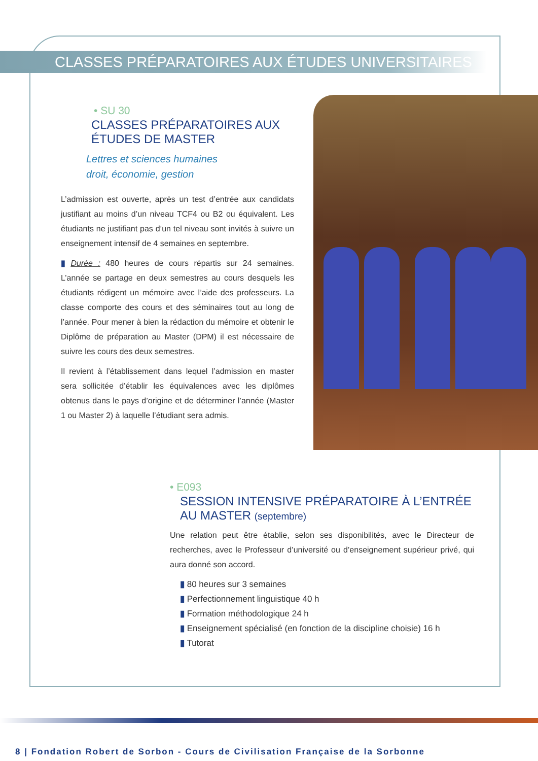CLASSES PRÉPARATOIRES AUX ÉTUDES UNIVERSITAIRES
• SU 30
CLASSES PRÉPARATOIRES AUX
ÉTUDES DE MASTER
Lettres et sciences humaines
droit, économie, gestion
L’admission est ouverte, après un test d’entrée aux candidats justifiant au moins d’un niveau TCF4 ou B2 ou équivalent. Les étudiants ne justifiant pas d’un tel niveau sont invités à suivre un enseignement intensif de 4 semaines en septembre.
▮ Durée : 480 heures de cours répartis sur 24 semaines. L’année se partage en deux semestres au cours desquels les étudiants rédigent un mémoire avec l’aide des professeurs. La classe comporte des cours et des séminaires tout au long de l’année. Pour mener à bien la rédaction du mémoire et obtenir le Diplôme de préparation au Master (DPM) il est nécessaire de suivre les cours des deux semestres.
Il revient à l’établissement dans lequel l’admission en master sera sollicitée d’établir les équivalences avec les diplômes obtenus dans le pays d’origine et de déterminer l’année (Master 1 ou Master 2) à laquelle l’étudiant sera admis.
• E093
SESSION INTENSIVE PRÉPARATOIRE À L’ENTRÉE
AU MASTER (septembre)
Une relation peut être établie, selon ses disponibilités, avec le Directeur de recherches, avec le Professeur d’université ou d’enseignement supérieur privé, qui aura donné son accord.
▮ 80 heures sur 3 semaines
▮ Perfectionnement linguistique 40 h
▮ Formation méthodologique 24 h
▮ Enseignement spécialisé (en fonction de la discipline choisie) 16 h
▮ Tutorat
8 | Fondation Robert de Sorbon - Cours de Civilisation Française de la Sorbonne